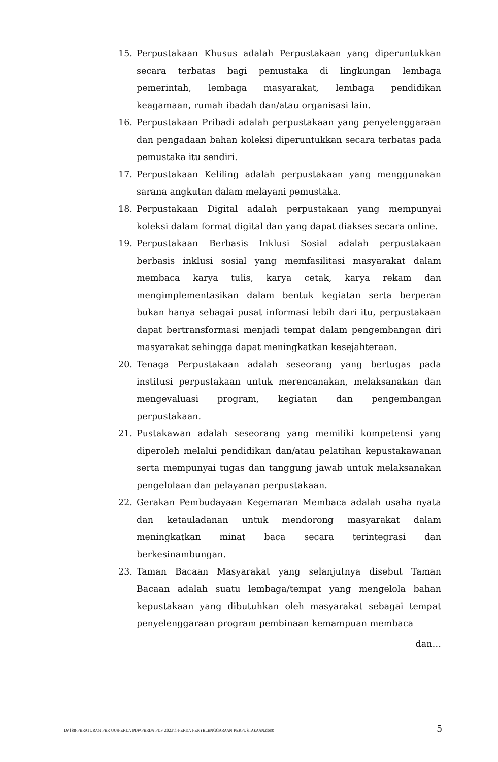15. Perpustakaan Khusus adalah Perpustakaan yang diperuntukkan secara terbatas bagi pemustaka di lingkungan lembaga pemerintah, lembaga masyarakat, lembaga pendidikan keagamaan, rumah ibadah dan/atau organisasi lain.
16. Perpustakaan Pribadi adalah perpustakaan yang penyelenggaraan dan pengadaan bahan koleksi diperuntukkan secara terbatas pada pemustaka itu sendiri.
17. Perpustakaan Keliling adalah perpustakaan yang menggunakan sarana angkutan dalam melayani pemustaka.
18. Perpustakaan Digital adalah perpustakaan yang mempunyai koleksi dalam format digital dan yang dapat diakses secara online.
19. Perpustakaan Berbasis Inklusi Sosial adalah perpustakaan berbasis inklusi sosial yang memfasilitasi masyarakat dalam membaca karya tulis, karya cetak, karya rekam dan mengimplementasikan dalam bentuk kegiatan serta berperan bukan hanya sebagai pusat informasi lebih dari itu, perpustakaan dapat bertransformasi menjadi tempat dalam pengembangan diri masyarakat sehingga dapat meningkatkan kesejahteraan.
20. Tenaga Perpustakaan adalah seseorang yang bertugas pada institusi perpustakaan untuk merencanakan, melaksanakan dan mengevaluasi program, kegiatan dan pengembangan perpustakaan.
21. Pustakawan adalah seseorang yang memiliki kompetensi yang diperoleh melalui pendidikan dan/atau pelatihan kepustakawanan serta mempunyai tugas dan tanggung jawab untuk melaksanakan pengelolaan dan pelayanan perpustakaan.
22. Gerakan Pembudayaan Kegemaran Membaca adalah usaha nyata dan ketauladanan untuk mendorong masyarakat dalam meningkatkan minat baca secara terintegrasi dan berkesinambungan.
23. Taman Bacaan Masyarakat yang selanjutnya disebut Taman Bacaan adalah suatu lembaga/tempat yang mengelola bahan kepustakaan yang dibutuhkan oleh masyarakat sebagai tempat penyelenggaraan program pembinaan kemampuan membaca
dan…
D:\188-PERATURAN PER UU\PERDA PDF\PERDA PDF 2022\4-PERDA PENYELENGGARAAN PERPUSTAKAAN.docx 5